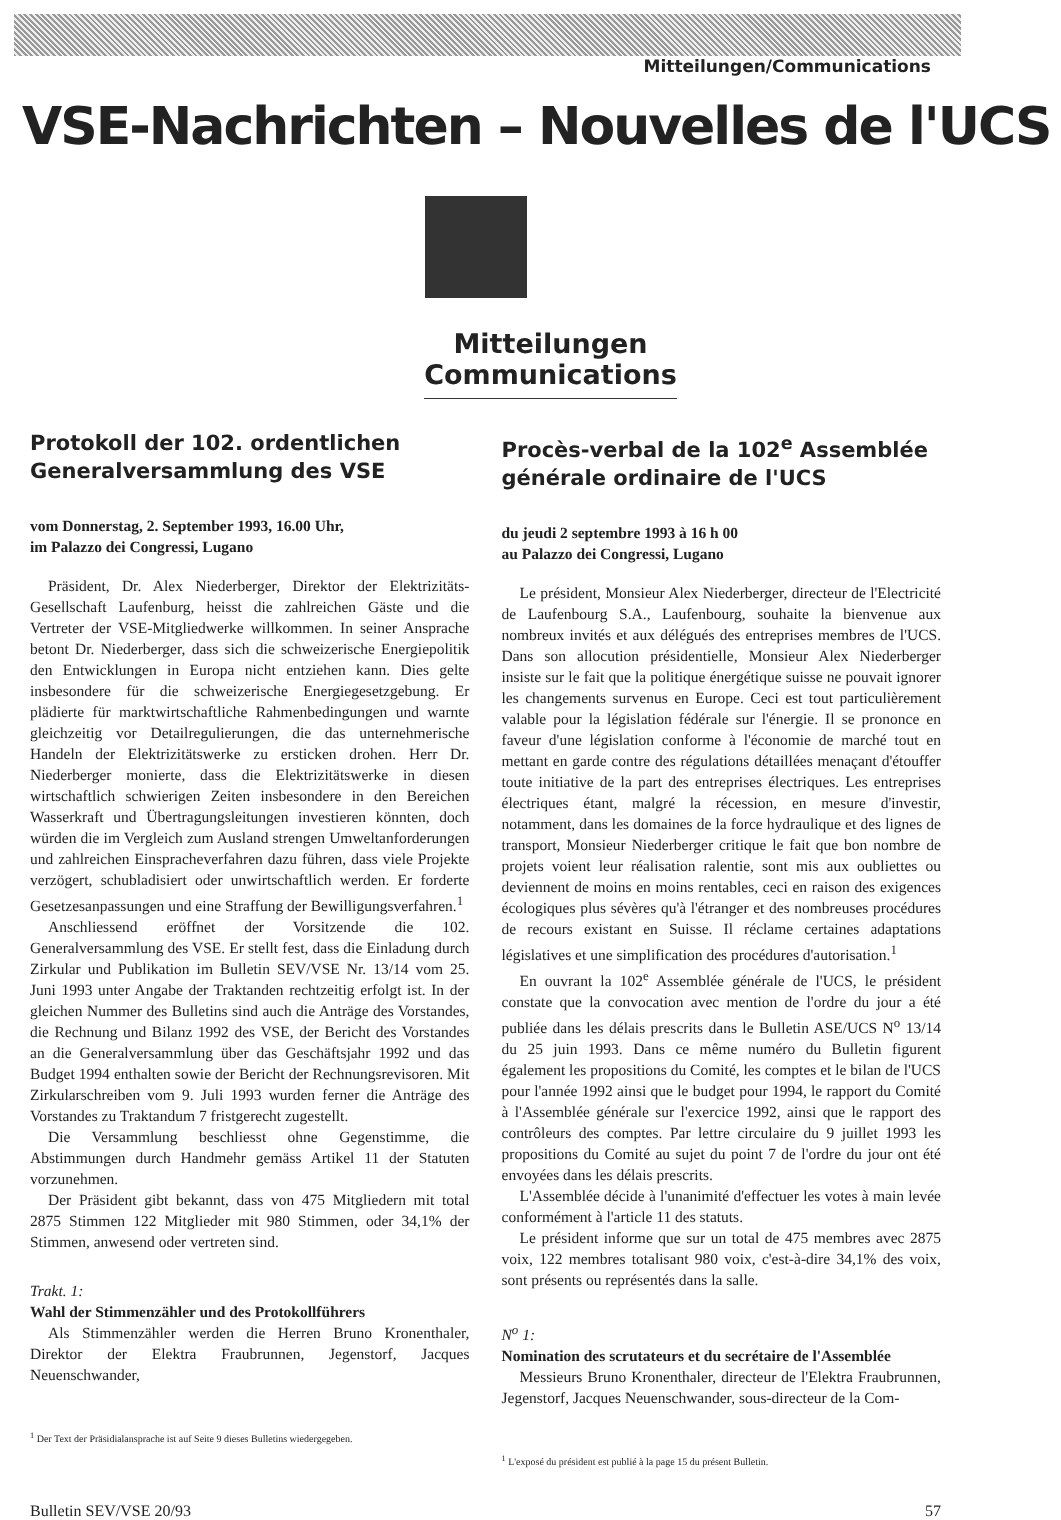Mitteilungen/Communications
VSE-Nachrichten – Nouvelles de l'UCS
Mitteilungen
Communications
Protokoll der 102. ordentlichen General­versammlung des VSE
vom Donnerstag, 2. September 1993, 16.00 Uhr,
im Palazzo dei Congressi, Lugano
Präsident, Dr. Alex Niederberger, Direktor der Elektrizitäts-Gesellschaft Laufenburg, heisst die zahlreichen Gäste und die Vertreter der VSE-Mitgliedwerke willkommen. In seiner Ansprache betont Dr. Niederberger, dass sich die schweizerische Energiepolitik den Entwicklungen in Europa nicht entziehen kann. Dies gelte insbesondere für die schweizerische Energiegesetzgebung. Er plädierte für marktwirtschaftliche Rahmenbedingungen und warnte gleichzeitig vor Detailregulierungen, die das unternehmerische Handeln der Elektrizitätswerke zu ersticken drohen. Herr Dr. Niederberger monierte, dass die Elektrizitätswerke in diesen wirtschaftlich schwierigen Zeiten insbesondere in den Bereichen Wasserkraft und Übertragungsleitungen investieren könnten, doch würden die im Vergleich zum Ausland strengen Umweltanforderungen und zahlreichen Einspracheverfahren dazu führen, dass viele Projekte verzögert, schubladisiert oder unwirtschaftlich werden. Er forderte Gesetzesanpassungen und eine Straffung der Bewilligungsverfahren.<sup>1</sup>
Anschliessend eröffnet der Vorsitzende die 102. Generalversammlung des VSE. Er stellt fest, dass die Einladung durch Zirkular und Publikation im Bulletin SEV/VSE Nr. 13/14 vom 25. Juni 1993 unter Angabe der Traktanden rechtzeitig erfolgt ist. In der gleichen Nummer des Bulletins sind auch die Anträge des Vorstandes, die Rechnung und Bilanz 1992 des VSE, der Bericht des Vorstandes an die Generalversammlung über das Geschäftsjahr 1992 und das Budget 1994 enthalten sowie der Bericht der Rechnungsrevisoren. Mit Zirkularschreiben vom 9. Juli 1993 wurden ferner die Anträge des Vorstandes zu Traktandum 7 fristgerecht zugestellt.
Die Versammlung beschliesst ohne Gegenstimme, die Abstimmungen durch Handmehr gemäss Artikel 11 der Statuten vorzunehmen.
Der Präsident gibt bekannt, dass von 475 Mitgliedern mit total 2875 Stimmen 122 Mitglieder mit 980 Stimmen, oder 34,1% der Stimmen, anwesend oder vertreten sind.
Trakt. 1:
Wahl der Stimmenzähler und des Protokollführers
Als Stimmenzähler werden die Herren Bruno Kronenthaler, Direktor der Elektra Fraubrunnen, Jegenstorf, Jacques Neuenschwander,
<sup>1</sup> Der Text der Präsidialansprache ist auf Seite 9 dieses Bulletins wiedergegeben.
Procès-verbal de la 102<sup>e</sup> Assemblée générale ordinaire de l'UCS
du jeudi 2 septembre 1993 à 16 h 00
au Palazzo dei Congressi, Lugano
Le président, Monsieur Alex Niederberger, directeur de l'Electricité de Laufenbourg S.A., Laufenbourg, souhaite la bienvenue aux nombreux invités et aux délégués des entreprises membres de l'UCS. Dans son allocution présidentielle, Monsieur Alex Niederberger insiste sur le fait que la politique énergétique suisse ne pouvait ignorer les changements survenus en Europe. Ceci est tout particulièrement valable pour la législation fédérale sur l'énergie. Il se prononce en faveur d'une législation conforme à l'économie de marché tout en mettant en garde contre des régulations détaillées menaçant d'étouffer toute initiative de la part des entreprises électriques. Les entreprises électriques étant, malgré la récession, en mesure d'investir, notamment, dans les domaines de la force hydraulique et des lignes de transport, Monsieur Niederberger critique le fait que bon nombre de projets voient leur réalisation ralentie, sont mis aux oubliettes ou deviennent de moins en moins rentables, ceci en raison des exigences écologiques plus sévères qu'à l'étranger et des nombreuses procédures de recours existant en Suisse. Il réclame certaines adaptations législatives et une simplification des procédures d'autorisation.<sup>1</sup>
En ouvrant la 102<sup>e</sup> Assemblée générale de l'UCS, le président constate que la convocation avec mention de l'ordre du jour a été publiée dans les délais prescrits dans le Bulletin ASE/UCS N<sup>o</sup> 13/14 du 25 juin 1993. Dans ce même numéro du Bulletin figurent également les propositions du Comité, les comptes et le bilan de l'UCS pour l'année 1992 ainsi que le budget pour 1994, le rapport du Comité à l'Assemblée générale sur l'exercice 1992, ainsi que le rapport des contrôleurs des comptes. Par lettre circulaire du 9 juillet 1993 les propositions du Comité au sujet du point 7 de l'ordre du jour ont été envoyées dans les délais prescrits.
L'Assemblée décide à l'unanimité d'effectuer les votes à main levée conformément à l'article 11 des statuts.
Le président informe que sur un total de 475 membres avec 2875 voix, 122 membres totalisant 980 voix, c'est-à-dire 34,1% des voix, sont présents ou représentés dans la salle.
N<sup>o</sup> 1:
Nomination des scrutateurs et du secrétaire de l'Assemblée
Messieurs Bruno Kronenthaler, directeur de l'Elektra Fraubrunnen, Jegenstorf, Jacques Neuenschwander, sous-directeur de la Com-
<sup>1</sup> L'exposé du président est publié à la page 15 du présent Bulletin.
Bulletin SEV/VSE 20/93 57